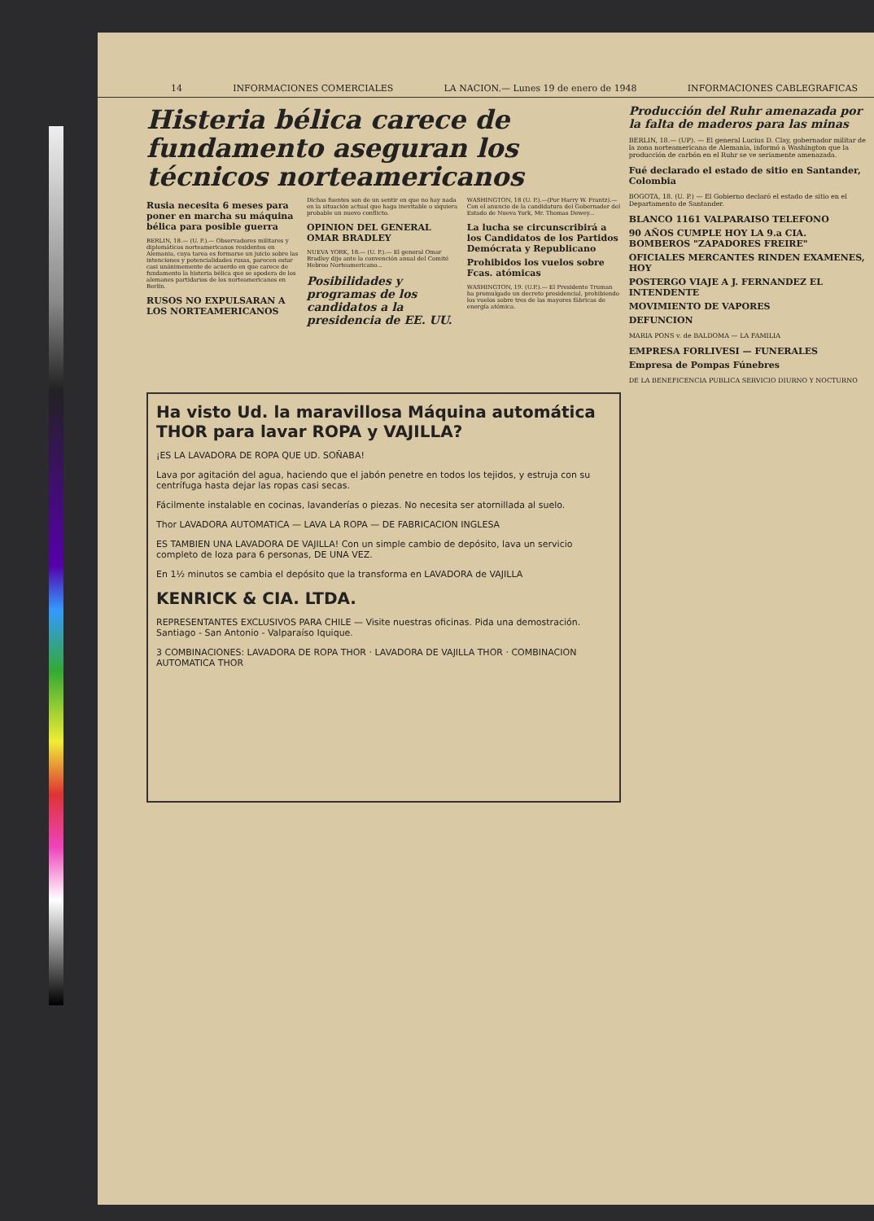14 INFORMACIONES COMERCIALES LA NACION.— Lunes 19 de enero de 1948 INFORMACIONES CABLEGRAFICAS
Histeria bélica carece de fundamento aseguran los técnicos norteamericanos
Rusia necesita 6 meses para poner en marcha su máquina bélica para posible guerra
BERLIN, 18.— (U. P.).— Observadores militares y diplomáticos norteamericanos residentes en Alemania, cuya tarea es formarse un juicio sobre las intenciones y potencialidades rusas, parecen estar casi unánimemente de acuerdo en que carece de fundamento la histeria bélica que se apodera de los alemanes partidarios de los norteamericanos en Berlín.
RUSOS NO EXPULSARAN A LOS NORTEAMERICANOS
Dichas fuentes son de un sentir en que no hay nada en la situación actual que haga inevitable o siquiera probable un nuevo conflicto.
OPINION DEL GENERAL OMAR BRADLEY
NUEVA YORK, 18.— (U. P.).— El general Omar Bradley dijo ante la convención anual del Comité Hebreo Norteamericano...
Posibilidades y programas de los candidatos a la presidencia de EE. UU.
WASHINGTON, 18 (U. P.).—(Por Harry W. Frantz).— Con el anuncio de la candidatura del Gobernador del Estado de Nueva York, Mr. Thomas Dewey...
La lucha se circunscribirá a los Candidatos de los Partidos Demócrata y Republicano
Prohibidos los vuelos sobre Fcas. atómicas
WASHINGTON, 19. (U.P.).— El Presidente Truman ha promulgado un decreto presidencial, prohibiendo los vuelos sobre tres de las mayores fábricas de energía atómica.
Ha visto Ud. la maravillosa Máquina automática THOR para lavar ROPA y VAJILLA?
¡ES LA LAVADORA DE ROPA QUE UD. SOÑABA!
Lava por agitación del agua, haciendo que el jabón penetre en todos los tejidos, y estruja con su centrífuga hasta dejar las ropas casi secas.
Fácilmente instalable en cocinas, lavanderías o piezas. No necesita ser atornillada al suelo.
Thor LAVADORA AUTOMATICA — LAVA LA ROPA — DE FABRICACION INGLESA
ES TAMBIEN UNA LAVADORA DE VAJILLA! Con un simple cambio de depósito, lava un servicio completo de loza para 6 personas, DE UNA VEZ.
En 1½ minutos se cambia el depósito que la transforma en LAVADORA de VAJILLA
KENRICK & CIA. LTDA.
REPRESENTANTES EXCLUSIVOS PARA CHILE — Visite nuestras oficinas. Pida una demostración. Santiago - San Antonio - Valparaíso Iquique.
3 COMBINACIONES: LAVADORA DE ROPA THOR · LAVADORA DE VAJILLA THOR · COMBINACION AUTOMATICA THOR
Producción del Ruhr amenazada por la falta de maderos para las minas
BERLIN, 18.— (UP). — El general Lucius D. Clay, gobernador militar de la zona norteamericana de Alemania, informó a Washington que la producción de carbón en el Ruhr se ve seriamente amenazada.
Fué declarado el estado de sitio en Santander, Colombia
BOGOTA, 18. (U. P.) — El Gobierno declaró el estado de sitio en el Departamento de Santander.
BLANCO 1161 VALPARAISO TELEFONO
90 AÑOS CUMPLE HOY LA 9.a CIA. BOMBEROS "ZAPADORES FREIRE"
OFICIALES MERCANTES RINDEN EXAMENES, HOY
POSTERGO VIAJE A J. FERNANDEZ EL INTENDENTE
MOVIMIENTO DE VAPORES
DEFUNCION
MARIA PONS v. de BALDOMA — LA FAMILIA
EMPRESA FORLIVESI — FUNERALES
Empresa de Pompas Fúnebres
DE LA BENEFICENCIA PUBLICA SERVICIO DIURNO Y NOCTURNO